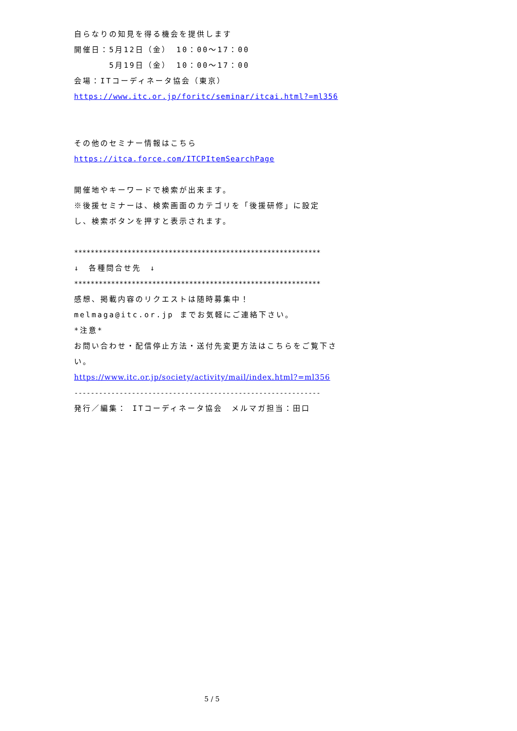自らなりの知見を得る機会を提供します
開催日：5月12日（金） 10：00～17：00
　　　　5月19日（金） 10：00～17：00
会場：ITコーディネータ協会（東京）
https://www.itc.or.jp/foritc/seminar/itcai.html?=ml356
その他のセミナー情報はこちら
https://itca.force.com/ITCPItemSearchPage
開催地やキーワードで検索が出来ます。
※後援セミナーは、検索画面のカテゴリを「後援研修」に設定
し、検索ボタンを押すと表示されます。
************************************************************
↓　各種問合せ先　↓
************************************************************
感想、掲載内容のリクエストは随時募集中！
melmaga@itc.or.jp までお気軽にご連絡下さい。
*注意*
お問い合わせ・配信停止方法・送付先変更方法はこちらをご覧下さ
い。
https://www.itc.or.jp/society/activity/mail/index.html?=ml356
------------------------------------------------------------
発行／編集： ITコーディネータ協会　メルマガ担当：田口
5 / 5